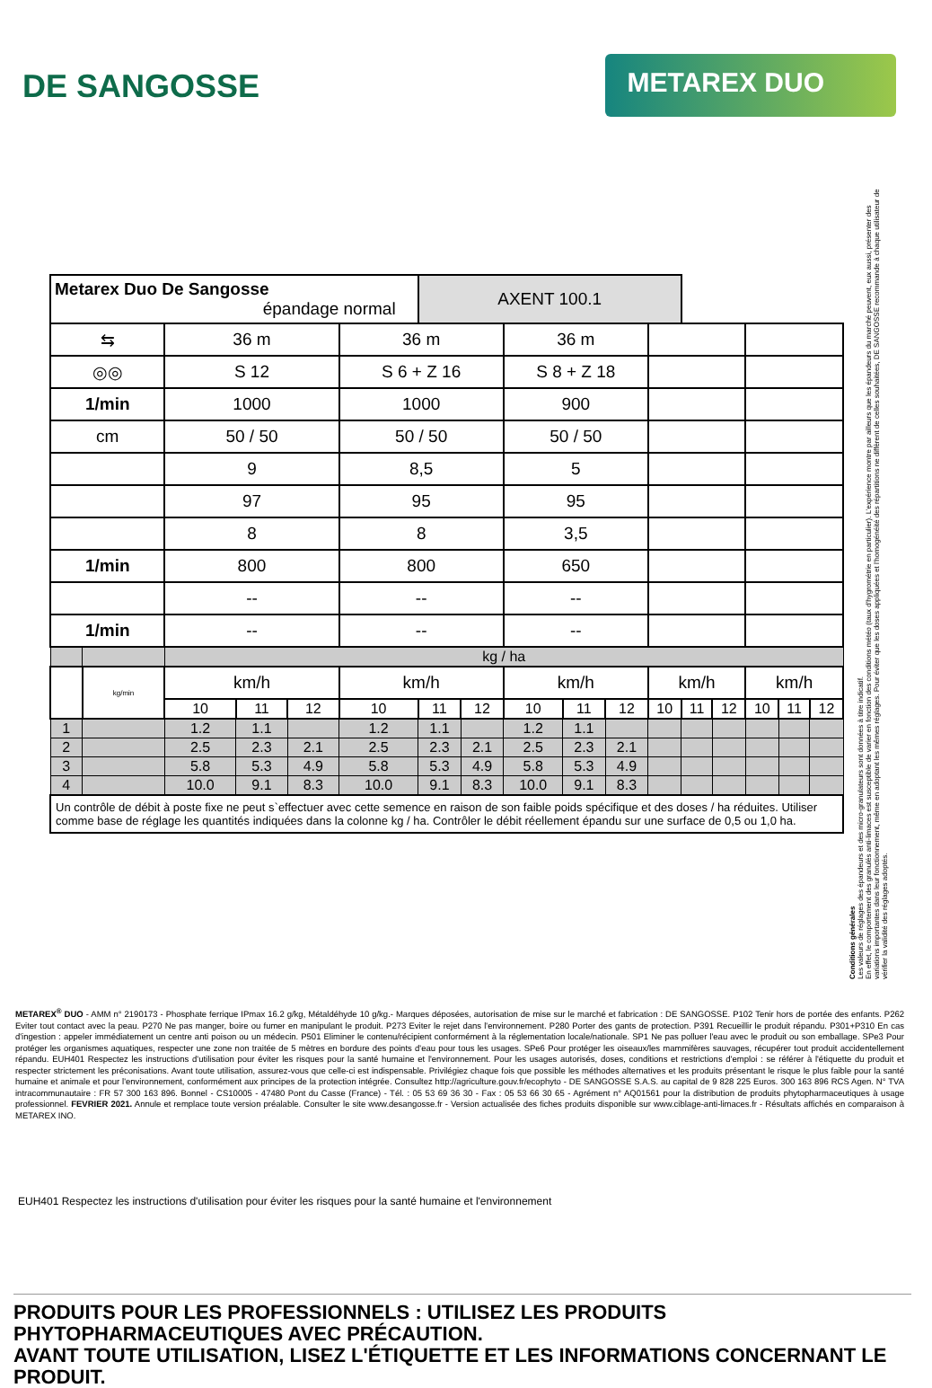DE SANGOSSE
METAREX DUO
| Metarex Duo De Sangosse épandage normal | | | | | | AXENT 100.1 | | | | | | | | | | |
| ⇆ | | 36 m | | | 36 m | | | 36 m | | | | | | | | |
| ◎◎ | | S 12 | | | S 6 + Z 16 | | | S 8 + Z 18 | | | | | | | | |
| 1/min | | 1000 | | | 1000 | | | 900 | | | | | | | | |
| cm | | 50 / 50 | | | 50 / 50 | | | 50 / 50 | | | | | | | | |
| | | 9 | | | 8,5 | | | 5 | | | | | | | | |
| | | 97 | | | 95 | | | 95 | | | | | | | | |
| | | 8 | | | 8 | | | 3,5 | | | | | | | | |
| 1/min | | 800 | | | 800 | | | 650 | | | | | | | | |
| | | -- | | | -- | | | -- | | | | | | | | |
| 1/min | | -- | | | -- | | | -- | | | | | | | | |
| | | kg / ha | | | | | | | | | | | | | | |
| | kg/min | km/h | | | km/h | | | km/h | | | km/h | | | km/h | | |
| | | 10 | 11 | 12 | 10 | 11 | 12 | 10 | 11 | 12 | 10 | 11 | 12 | 10 | 11 | 12 |
| 1 | | 1.2 | 1.1 | | 1.2 | 1.1 | | 1.2 | 1.1 | | | | | | | |
| 2 | | 2.5 | 2.3 | 2.1 | 2.5 | 2.3 | 2.1 | 2.5 | 2.3 | 2.1 | | | | | | |
| 3 | | 5.8 | 5.3 | 4.9 | 5.8 | 5.3 | 4.9 | 5.8 | 5.3 | 4.9 | | | | | | |
| 4 | | 10.0 | 9.1 | 8.3 | 10.0 | 9.1 | 8.3 | 10.0 | 9.1 | 8.3 | | | | | | |
| Un contrôle de débit à poste fixe ne peut s`effectuer avec cette semence en raison de son faible poids spécifique et des doses / ha réduites. Utiliser comme base de réglage les quantités indiquées dans la colonne kg / ha. Contrôler le débit réellement épandu sur une surface de 0,5 ou 1,0 ha. | | | | | | | | | | | | | | | | |
Conditions générales
Les valeurs de réglages des épandeurs et des micro-granulateurs sont données à titre indicatif.
En effet, le comportement des granulés anti-limaces est susceptible de varier en fonction des conditions météo (taux d'hygrométrie en particulier). L'expérience montre par ailleurs que les épandeurs du marché peuvent, eux aussi, présenter des variations importantes dans leur fonctionnement, même en adoptant les mêmes réglages. Pour éviter que les doses appliquées et l'homogénéité des répartitions ne diffèrent de celles souhaitées, DE SANGOSSE recommande à chaque utilisateur de vérifier la validité des réglages adoptés.
METAREX<sup>®</sup> DUO - AMM n° 2190173 - Phosphate ferrique IPmax 16.2 g/kg, Métaldéhyde 10 g/kg.- Marques déposées, autorisation de mise sur le marché et fabrication : DE SANGOSSE. P102 Tenir hors de portée des enfants. P262 Eviter tout contact avec la peau. P270 Ne pas manger, boire ou fumer en manipulant le produit. P273 Eviter le rejet dans l'environnement. P280 Porter des gants de protection. P391 Recueillir le produit répandu. P301+P310 En cas d'ingestion : appeler immédiatement un centre anti poison ou un médecin. P501 Eliminer le contenu/récipient conformément à la réglementation locale/nationale. SP1 Ne pas polluer l'eau avec le produit ou son emballage. SPe3 Pour protéger les organismes aquatiques, respecter une zone non traitée de 5 mètres en bordure des points d'eau pour tous les usages. SPe6 Pour protéger les oiseaux/les mammifères sauvages, récupérer tout produit accidentellement répandu. EUH401 Respectez les instructions d'utilisation pour éviter les risques pour la santé humaine et l'environnement. Pour les usages autorisés, doses, conditions et restrictions d'emploi : se référer à l'étiquette du produit et respecter strictement les préconisations. Avant toute utilisation, assurez-vous que celle-ci est indispensable. Privilégiez chaque fois que possible les méthodes alternatives et les produits présentant le risque le plus faible pour la santé humaine et animale et pour l'environnement, conformément aux principes de la protection intégrée. Consultez http://agriculture.gouv.fr/ecophyto - DE SANGOSSE S.A.S. au capital de 9 828 225 Euros. 300 163 896 RCS Agen. N° TVA intracommunautaire : FR 57 300 163 896. Bonnel - CS10005 - 47480 Pont du Casse (France) - Tél. : 05 53 69 36 30 - Fax : 05 53 66 30 65 - Agrément n° AQ01561 pour la distribution de produits phytopharmaceutiques à usage professionnel. FEVRIER 2021. Annule et remplace toute version préalable. Consulter le site www.desangosse.fr - Version actualisée des fiches produits disponible sur www.ciblage-anti-limaces.fr - Résultats affichés en comparaison à METAREX INO.
EUH401 Respectez les instructions d'utilisation pour éviter les risques pour la santé humaine et l'environnement
PRODUITS POUR LES PROFESSIONNELS : UTILISEZ LES PRODUITS PHYTOPHARMACEUTIQUES AVEC PRÉCAUTION.
AVANT TOUTE UTILISATION, LISEZ L'ÉTIQUETTE ET LES INFORMATIONS CONCERNANT LE PRODUIT.